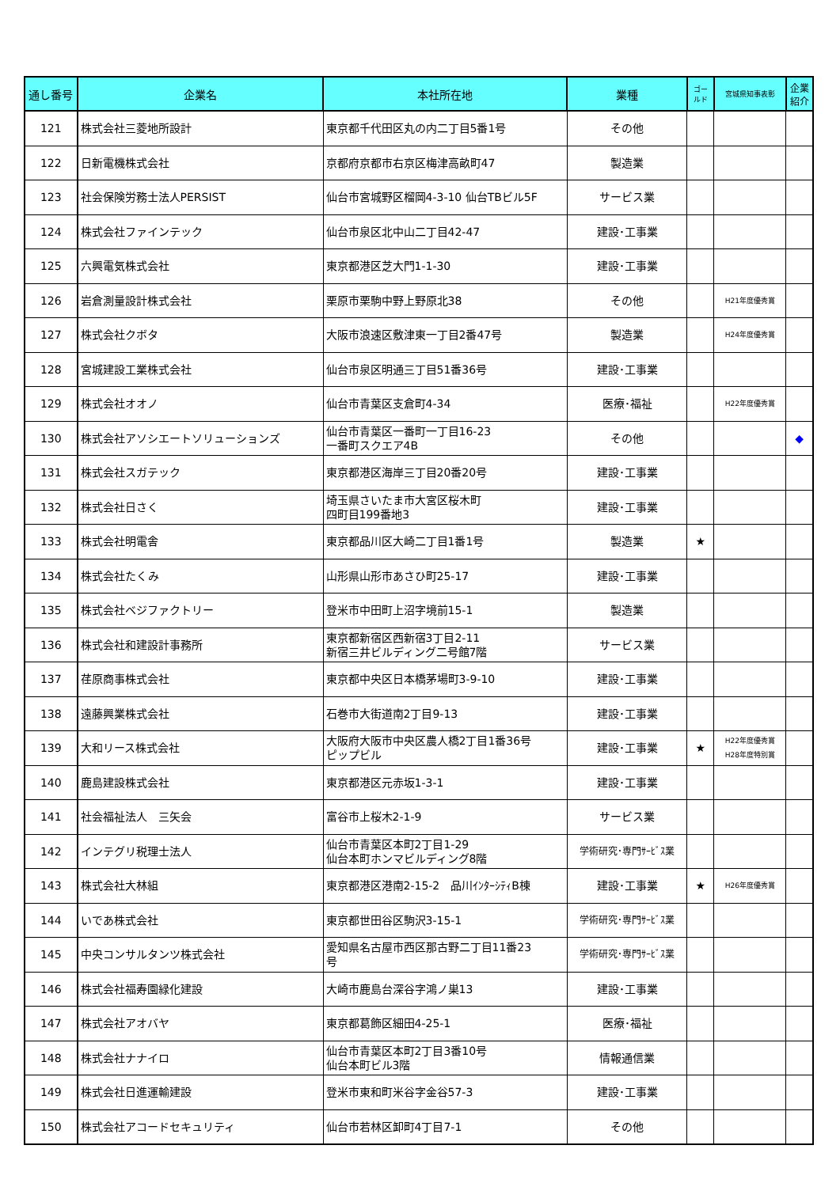| 通し番号 | 企業名 | 本社所在地 | 業種 | ゴー ルド | 宮城県知事表彰 | 企業 紹介 |
| --- | --- | --- | --- | --- | --- | --- |
| 121 | 株式会社三菱地所設計 | 東京都千代田区丸の内二丁目5番1号 | その他 | | | |
| 122 | 日新電機株式会社 | 京都府京都市右京区梅津高畝町47 | 製造業 | | | |
| 123 | 社会保険労務士法人PERSIST | 仙台市宮城野区榴岡4-3-10 仙台TBビル5F | サービス業 | | | |
| 124 | 株式会社ファインテック | 仙台市泉区北中山二丁目42-47 | 建設･工事業 | | | |
| 125 | 六興電気株式会社 | 東京都港区芝大門1-1-30 | 建設･工事業 | | | |
| 126 | 岩倉測量設計株式会社 | 栗原市栗駒中野上野原北38 | その他 | | H21年度優秀賞 | |
| 127 | 株式会社クボタ | 大阪市浪速区敷津東一丁目2番47号 | 製造業 | | H24年度優秀賞 | |
| 128 | 宮城建設工業株式会社 | 仙台市泉区明通三丁目51番36号 | 建設･工事業 | | | |
| 129 | 株式会社オオノ | 仙台市青葉区支倉町4-34 | 医療･福祉 | | H22年度優秀賞 | |
| 130 | 株式会社アソシエートソリューションズ | 仙台市青葉区一番町一丁目16-23 一番町スクエア4B | その他 | | | ◆ |
| 131 | 株式会社スガテック | 東京都港区海岸三丁目20番20号 | 建設･工事業 | | | |
| 132 | 株式会社日さく | 埼玉県さいたま市大宮区桜木町 四町目199番地3 | 建設･工事業 | | | |
| 133 | 株式会社明電舎 | 東京都品川区大崎二丁目1番1号 | 製造業 | ★ | | |
| 134 | 株式会社たくみ | 山形県山形市あさひ町25-17 | 建設･工事業 | | | |
| 135 | 株式会社ベジファクトリー | 登米市中田町上沼字境前15-1 | 製造業 | | | |
| 136 | 株式会社和建設計事務所 | 東京都新宿区西新宿3丁目2-11 新宿三井ビルディング二号館7階 | サービス業 | | | |
| 137 | 荏原商事株式会社 | 東京都中央区日本橋茅場町3-9-10 | 建設･工事業 | | | |
| 138 | 遠藤興業株式会社 | 石巻市大街道南2丁目9-13 | 建設･工事業 | | | |
| 139 | 大和リース株式会社 | 大阪府大阪市中央区農人橋2丁目1番36号 ピップビル | 建設･工事業 | ★ | H22年度優秀賞 H28年度特別賞 | |
| 140 | 鹿島建設株式会社 | 東京都港区元赤坂1-3-1 | 建設･工事業 | | | |
| 141 | 社会福祉法人 三矢会 | 富谷市上桜木2-1-9 | サービス業 | | | |
| 142 | インテグリ税理士法人 | 仙台市青葉区本町2丁目1-29 仙台本町ホンマビルディング8階 | 学術研究･専門ｻｰﾋﾞｽ業 | | | |
| 143 | 株式会社大林組 | 東京都港区港南2-15-2 品川ｲﾝﾀｰｼﾃｨB棟 | 建設･工事業 | ★ | H26年度優秀賞 | |
| 144 | いであ株式会社 | 東京都世田谷区駒沢3-15-1 | 学術研究･専門ｻｰﾋﾞｽ業 | | | |
| 145 | 中央コンサルタンツ株式会社 | 愛知県名古屋市西区那古野二丁目11番23 号 | 学術研究･専門ｻｰﾋﾞｽ業 | | | |
| 146 | 株式会社福寿園緑化建設 | 大崎市鹿島台深谷字鴻ノ巣13 | 建設･工事業 | | | |
| 147 | 株式会社アオバヤ | 東京都葛飾区細田4-25-1 | 医療･福祉 | | | |
| 148 | 株式会社ナナイロ | 仙台市青葉区本町2丁目3番10号 仙台本町ビル3階 | 情報通信業 | | | |
| 149 | 株式会社日進運輸建設 | 登米市東和町米谷字金谷57-3 | 建設･工事業 | | | |
| 150 | 株式会社アコードセキュリティ | 仙台市若林区卸町4丁目7-1 | その他 | | | |